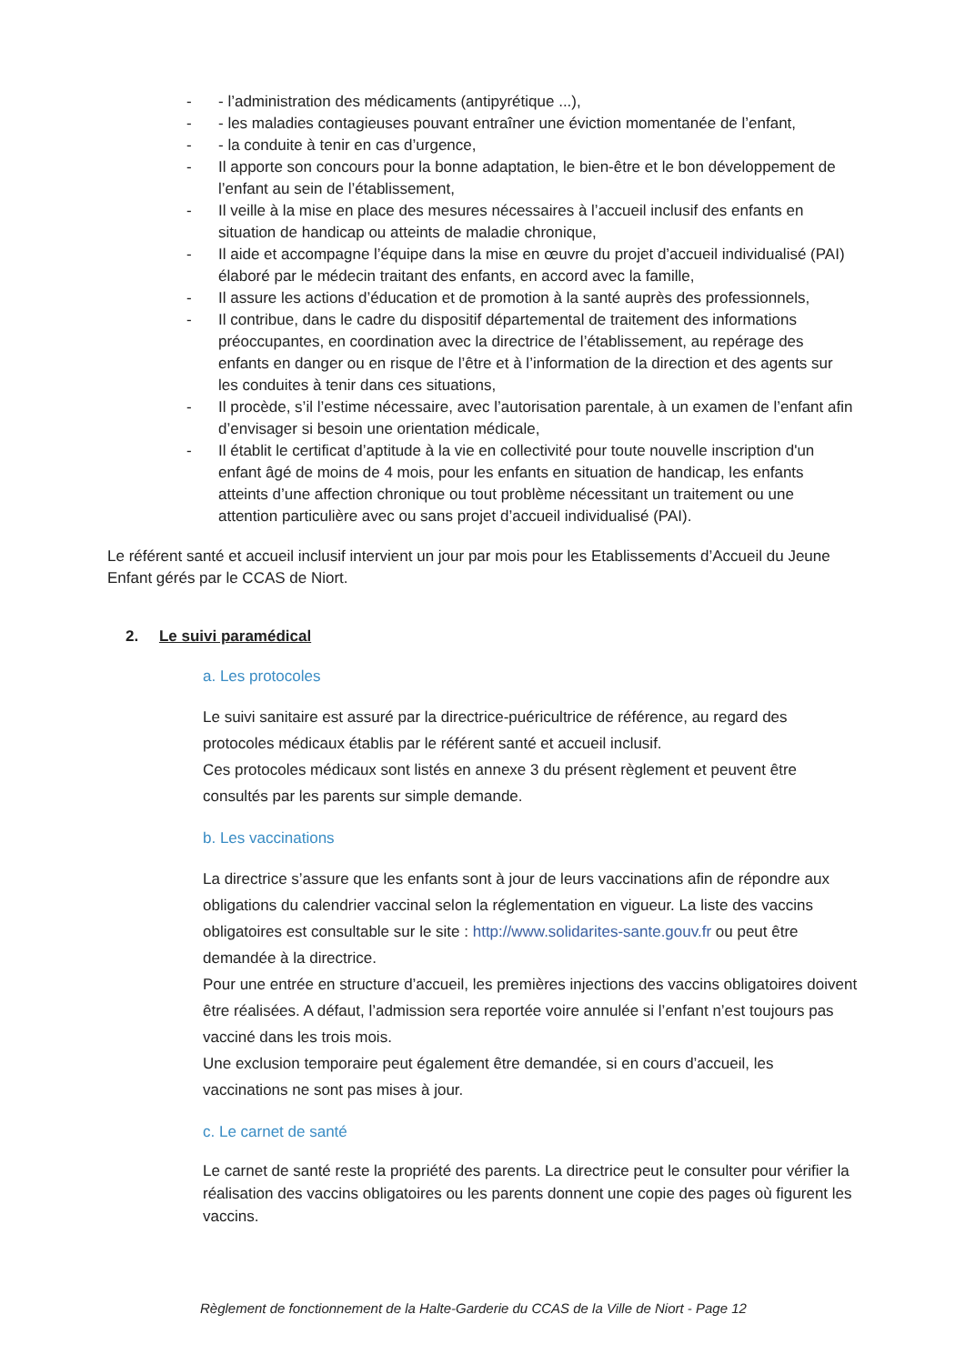- - l’administration des médicaments (antipyrétique ...),
- - les maladies contagieuses pouvant entraîner une éviction momentanée de l’enfant,
- - la conduite à tenir en cas d’urgence,
- Il apporte son concours pour la bonne adaptation, le bien-être et le bon développement de l’enfant au sein de l’établissement,
- Il veille à la mise en place des mesures nécessaires à l’accueil inclusif des enfants en situation de handicap ou atteints de maladie chronique,
- Il aide et accompagne l’équipe dans la mise en œuvre du projet d’accueil individualisé (PAI) élaboré par le médecin traitant des enfants, en accord avec la famille,
- Il assure les actions d’éducation et de promotion à la santé auprès des professionnels,
- Il contribue, dans le cadre du dispositif départemental de traitement des informations préoccupantes, en coordination avec la directrice de l’établissement, au repérage des enfants en danger ou en risque de l’être et à l’information de la direction et des agents sur les conduites à tenir dans ces situations,
- Il procède, s’il l’estime nécessaire, avec l’autorisation parentale, à un examen de l’enfant afin d’envisager si besoin une orientation médicale,
- Il établit le certificat d’aptitude à la vie en collectivité pour toute nouvelle inscription d'un enfant âgé de moins de 4 mois, pour les enfants en situation de handicap, les enfants atteints d’une affection chronique ou tout problème nécessitant un traitement ou une attention particulière avec ou sans projet d’accueil individualisé (PAI).
Le référent santé et accueil inclusif intervient un jour par mois pour les Etablissements d’Accueil du Jeune Enfant gérés par le CCAS de Niort.
2. Le suivi paramédical
a. Les protocoles
Le suivi sanitaire est assuré par la directrice-puéricultrice de référence, au regard des protocoles médicaux établis par le référent santé et accueil inclusif.
Ces protocoles médicaux sont listés en annexe 3 du présent règlement et peuvent être consultés par les parents sur simple demande.
b. Les vaccinations
La directrice s’assure que les enfants sont à jour de leurs vaccinations afin de répondre aux obligations du calendrier vaccinal selon la réglementation en vigueur. La liste des vaccins obligatoires est consultable sur le site : http://www.solidarites-sante.gouv.fr ou peut être demandée à la directrice.
Pour une entrée en structure d’accueil, les premières injections des vaccins obligatoires doivent être réalisées. A défaut, l’admission sera reportée voire annulée si l’enfant n’est toujours pas vacciné dans les trois mois.
Une exclusion temporaire peut également être demandée, si en cours d’accueil, les vaccinations ne sont pas mises à jour.
c. Le carnet de santé
Le carnet de santé reste la propriété des parents. La directrice peut le consulter pour vérifier la réalisation des vaccins obligatoires ou les parents donnent une copie des pages où figurent les vaccins.
Règlement de fonctionnement de la Halte-Garderie du CCAS de la Ville de Niort - Page 12